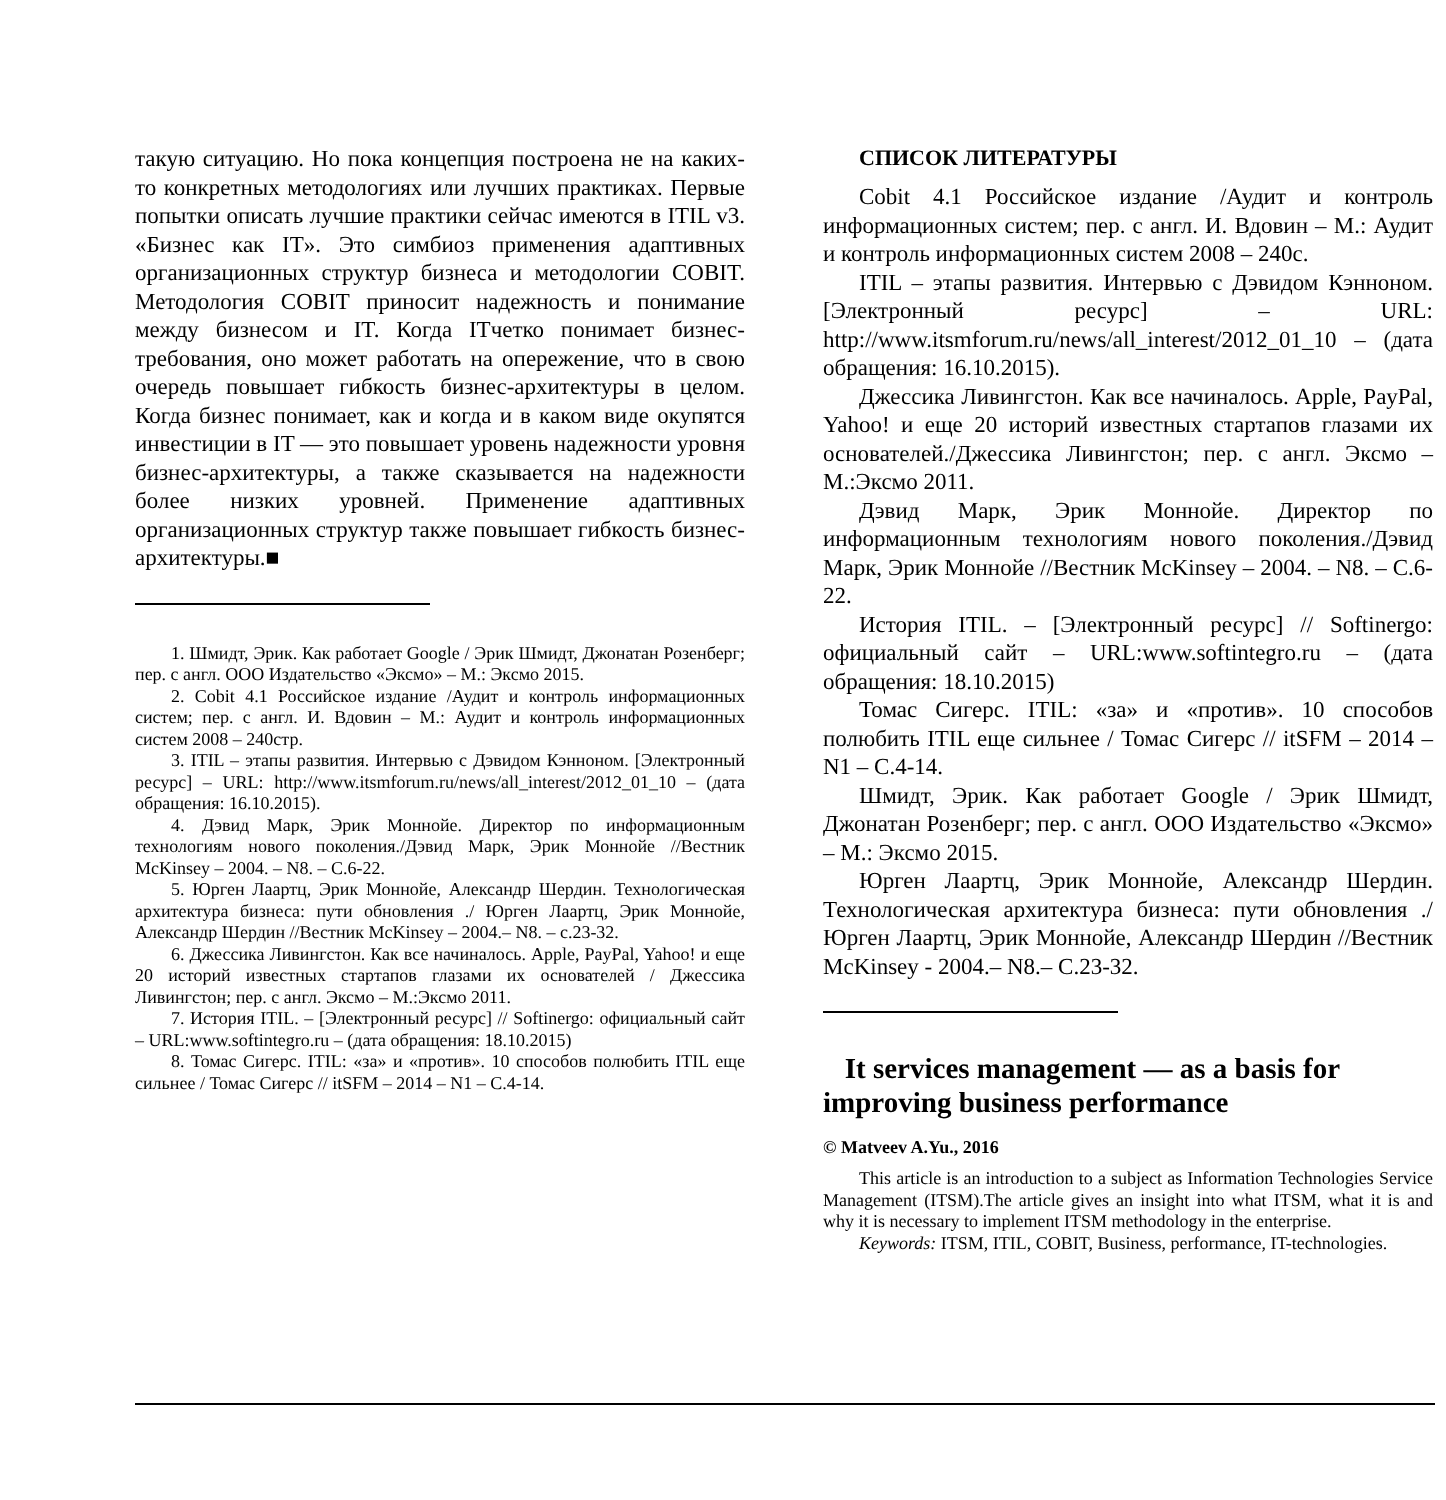такую ситуацию. Но пока концепция построена не на каких-то конкретных методологиях или лучших практиках. Первые попытки описать лучшие практики сейчас имеются в ITIL v3. «Бизнес как IT». Это симбиоз применения адаптивных организационных структур бизнеса и методологии COBIT. Методология COBIT приносит надежность и понимание между бизнесом и IT. Когда ITчетко понимает бизнес-требования, оно может работать на опережение, что в свою очередь повышает гибкость бизнес-архитектуры в целом. Когда бизнес понимает, как и когда и в каком виде окупятся инвестиции в IT — это повышает уровень надежности уровня бизнес-архитектуры, а также сказывается на надежности более низких уровней. Применение адаптивных организационных структур также повышает гибкость бизнес-архитектуры.■
1. Шмидт, Эрик. Как работает Google / Эрик Шмидт, Джонатан Розенберг; пер. с англ. ООО Издательство «Эксмо» – М.: Эксмо 2015.
2. Cobit 4.1 Российское издание /Аудит и контроль информационных систем; пер. с англ. И. Вдовин – М.: Аудит и контроль информационных систем 2008 – 240стр.
3. ITIL – этапы развития. Интервью с Дэвидом Кэнноном. [Электронный ресурс] – URL: http://www.itsmforum.ru/news/all_interest/2012_01_10 – (дата обращения: 16.10.2015).
4. Дэвид Марк, Эрик Моннойе. Директор по информационным технологиям нового поколения./Дэвид Марк, Эрик Моннойе //Вестник McKinsey – 2004. – N8. – С.6-22.
5. Юрген Лаартц, Эрик Моннойе, Александр Шердин. Технологическая архитектура бизнеса: пути обновления ./ Юрген Лаартц, Эрик Моннойе, Александр Шердин //Вестник McKinsey – 2004.– N8. – с.23-32.
6. Джессика Ливингстон. Как все начиналось. Apple, PayPal, Yahoo! и еще 20 историй известных стартапов глазами их основателей / Джессика Ливингстон; пер. с англ. Эксмо – М.:Эксмо 2011.
7. История ITIL. – [Электронный ресурс] // Softinergo: официальный сайт – URL:www.softintegro.ru – (дата обращения: 18.10.2015)
8. Томас Сигерс. ITIL: «за» и «против». 10 способов полюбить ITIL еще сильнее / Томас Сигерс // itSFM – 2014 – N1 – С.4-14.
СПИСОК ЛИТЕРАТУРЫ
Cobit 4.1 Российское издание /Аудит и контроль информационных систем; пер. с англ. И. Вдовин – М.: Аудит и контроль информационных систем 2008 – 240с.
ITIL – этапы развития. Интервью с Дэвидом Кэнноном. [Электронный ресурс] – URL: http://www.itsmforum.ru/news/all_interest/2012_01_10 – (дата обращения: 16.10.2015).
Джессика Ливингстон. Как все начиналось. Apple, PayPal, Yahoo! и еще 20 историй известных стартапов глазами их основателей./Джессика Ливингстон; пер. с англ. Эксмо – М.:Эксмо 2011.
Дэвид Марк, Эрик Моннойе. Директор по информационным технологиям нового поколения./Дэвид Марк, Эрик Моннойе //Вестник McKinsey – 2004. – N8. – С.6-22.
История ITIL. – [Электронный ресурс] // Softinergo: официальный сайт – URL:www.softintegro.ru – (дата обращения: 18.10.2015)
Томас Сигерс. ITIL: «за» и «против». 10 способов полюбить ITIL еще сильнее / Томас Сигерс // itSFM – 2014 – N1 – С.4-14.
Шмидт, Эрик. Как работает Google / Эрик Шмидт, Джонатан Розенберг; пер. с англ. ООО Издательство «Эксмо» – М.: Эксмо 2015.
Юрген Лаартц, Эрик Моннойе, Александр Шердин. Технологическая архитектура бизнеса: пути обновления ./ Юрген Лаартц, Эрик Моннойе, Александр Шердин //Вестник McKinsey - 2004.– N8.– С.23-32.
It services management — as a basis for improving business performance
© Matveev A.Yu., 2016
This article is an introduction to a subject as Information Technologies Service Management (ITSM).The article gives an insight into what ITSM, what it is and why it is necessary to implement ITSM methodology in the enterprise.
Keywords: ITSM, ITIL, COBIT, Business, performance, IT-technologies.